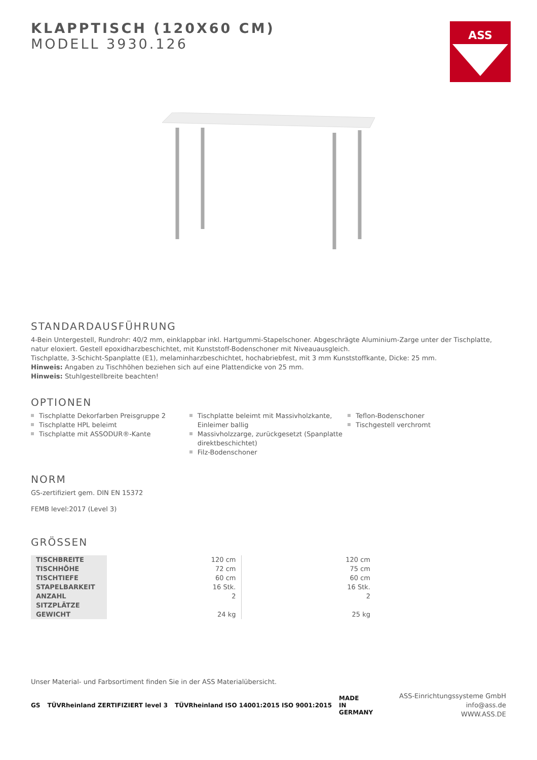ASS
KLAPPTISCH (120X60 CM)
MODELL 3930.126
STANDARDAUSFÜHRUNG
4-Bein Untergestell, Rundrohr: 40/2 mm, einklappbar inkl. Hartgummi-Stapelschoner. Abgeschrägte Aluminium-Zarge unter der Tischplatte, natur eloxiert. Gestell epoxidharzbeschichtet, mit Kunststoff-Bodenschoner mit Niveauausgleich.
Tischplatte, 3-Schicht-Spanplatte (E1), melaminharzbeschichtet, hochabriebfest, mit 3 mm Kunststoffkante, Dicke: 25 mm.
Hinweis: Angaben zu Tischhöhen beziehen sich auf eine Plattendicke von 25 mm.
Hinweis: Stuhlgestellbreite beachten!
OPTIONEN
Tischplatte Dekorfarben Preisgruppe 2
Tischplatte HPL beleimt
Tischplatte mit ASSODUR®-Kante
Tischplatte beleimt mit Massivholzkante, Einleimer ballig
Massivholzzarge, zurückgesetzt (Spanplatte direktbeschichtet)
Filz-Bodenschoner
Teflon-Bodenschoner
Tischgestell verchromt
NORM
GS-zertifiziert gem. DIN EN 15372
FEMB level:2017 (Level 3)
GRÖSSEN
| TISCHBREITE | 120 cm | 120 cm |
| TISCHHÖHE | 72 cm | 75 cm |
| TISCHTIEFE | 60 cm | 60 cm |
| STAPELBARKEIT | 16 Stk. | 16 Stk. |
| ANZAHL SITZPLÄTZE | 2 | 2 |
| GEWICHT | 24 kg | 25 kg |
Unser Material- und Farbsortiment finden Sie in der ASS Materialübersicht.
GS TÜVRheinland ZERTIFIZIERT level 3 TÜVRheinland ISO 14001:2015 ISO 9001:2015 MADE
IN
GERMANY
ASS-Einrichtungssysteme GmbH
info@ass.de
WWW.ASS.DE